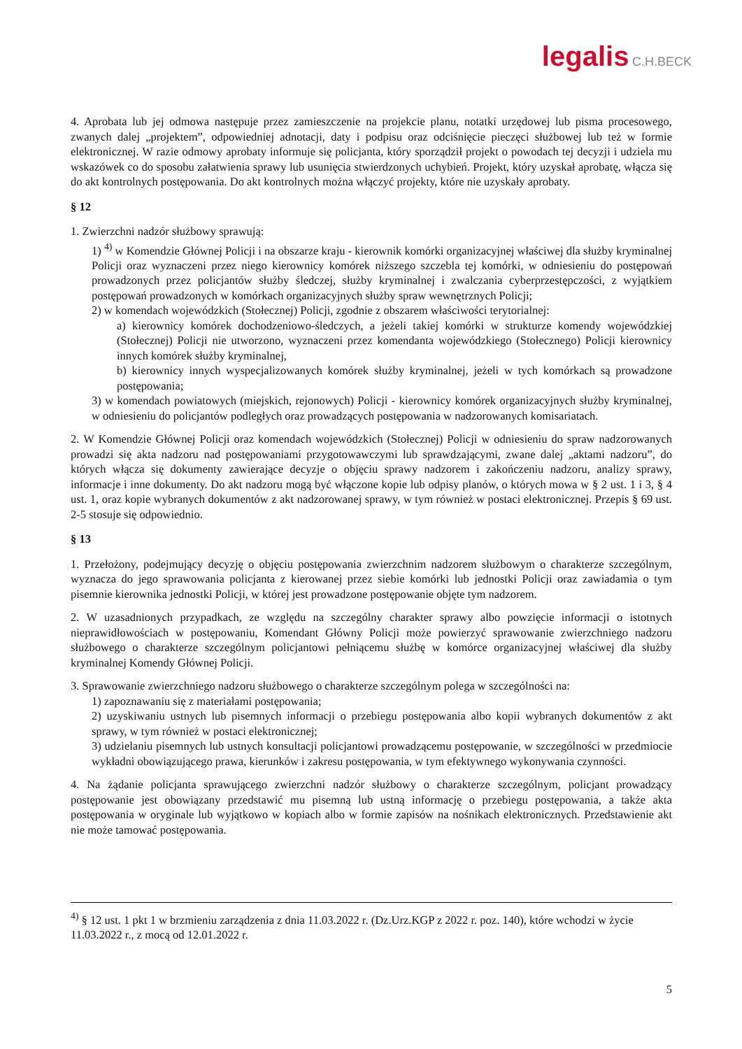legalis C.H.BECK
4. Aprobata lub jej odmowa następuje przez zamieszczenie na projekcie planu, notatki urzędowej lub pisma procesowego, zwanych dalej „projektem”, odpowiedniej adnotacji, daty i podpisu oraz odciśnięcie pieczęci służbowej lub też w formie elektronicznej. W razie odmowy aprobaty informuje się policjanta, który sporządził projekt o powodach tej decyzji i udziela mu wskazówek co do sposobu załatwienia sprawy lub usunięcia stwierdzonych uchybień. Projekt, który uzyskał aprobatę, włącza się do akt kontrolnych postępowania. Do akt kontrolnych można włączyć projekty, które nie uzyskały aprobaty.
§ 12
1. Zwierzchni nadzór służbowy sprawują:
1) <sup>4)</sup> w Komendzie Głównej Policji i na obszarze kraju - kierownik komórki organizacyjnej właściwej dla służby kryminalnej Policji oraz wyznaczeni przez niego kierownicy komórek niższego szczebla tej komórki, w odniesieniu do postępowań prowadzonych przez policjantów służby śledczej, służby kryminalnej i zwalczania cyberprzestępczości, z wyjątkiem postępowań prowadzonych w komórkach organizacyjnych służby spraw wewnętrznych Policji;
2) w komendach wojewódzkich (Stołecznej) Policji, zgodnie z obszarem właściwości terytorialnej:
a) kierownicy komórek dochodzeniowo-śledczych, a jeżeli takiej komórki w strukturze komendy wojewódzkiej (Stołecznej) Policji nie utworzono, wyznaczeni przez komendanta wojewódzkiego (Stołecznego) Policji kierownicy innych komórek służby kryminalnej,
b) kierownicy innych wyspecjalizowanych komórek służby kryminalnej, jeżeli w tych komórkach są prowadzone postępowania;
3) w komendach powiatowych (miejskich, rejonowych) Policji - kierownicy komórek organizacyjnych służby kryminalnej, w odniesieniu do policjantów podległych oraz prowadzących postępowania w nadzorowanych komisariatach.
2. W Komendzie Głównej Policji oraz komendach wojewódzkich (Stołecznej) Policji w odniesieniu do spraw nadzorowanych prowadzi się akta nadzoru nad postępowaniami przygotowawczymi lub sprawdzającymi, zwane dalej „aktami nadzoru”, do których włącza się dokumenty zawierające decyzje o objęciu sprawy nadzorem i zakończeniu nadzoru, analizy sprawy, informacje i inne dokumenty. Do akt nadzoru mogą być włączone kopie lub odpisy planów, o których mowa w § 2 ust. 1 i 3, § 4 ust. 1, oraz kopie wybranych dokumentów z akt nadzorowanej sprawy, w tym również w postaci elektronicznej. Przepis § 69 ust. 2-5 stosuje się odpowiednio.
§ 13
1. Przełożony, podejmujący decyzję o objęciu postępowania zwierzchnim nadzorem służbowym o charakterze szczególnym, wyznacza do jego sprawowania policjanta z kierowanej przez siebie komórki lub jednostki Policji oraz zawiadamia o tym pisemnie kierownika jednostki Policji, w której jest prowadzone postępowanie objęte tym nadzorem.
2. W uzasadnionych przypadkach, ze względu na szczególny charakter sprawy albo powzięcie informacji o istotnych nieprawidłowościach w postępowaniu, Komendant Główny Policji może powierzyć sprawowanie zwierzchniego nadzoru służbowego o charakterze szczególnym policjantowi pełniącemu służbę w komórce organizacyjnej właściwej dla służby kryminalnej Komendy Głównej Policji.
3. Sprawowanie zwierzchniego nadzoru służbowego o charakterze szczególnym polega w szczególności na:
1) zapoznawaniu się z materiałami postępowania;
2) uzyskiwaniu ustnych lub pisemnych informacji o przebiegu postępowania albo kopii wybranych dokumentów z akt sprawy, w tym również w postaci elektronicznej;
3) udzielaniu pisemnych lub ustnych konsultacji policjantowi prowadzącemu postępowanie, w szczególności w przedmiocie wykładni obowiązującego prawa, kierunków i zakresu postępowania, w tym efektywnego wykonywania czynności.
4. Na żądanie policjanta sprawującego zwierzchni nadzór służbowy o charakterze szczególnym, policjant prowadzący postępowanie jest obowiązany przedstawić mu pisemną lub ustną informację o przebiegu postępowania, a także akta postępowania w oryginale lub wyjątkowo w kopiach albo w formie zapisów na nośnikach elektronicznych. Przedstawienie akt nie może tamować postępowania.
<sup>4)</sup> § 12 ust. 1 pkt 1 w brzmieniu zarządzenia z dnia 11.03.2022 r. (Dz.Urz.KGP z 2022 r. poz. 140), które wchodzi w życie 11.03.2022 r., z mocą od 12.01.2022 r.
5